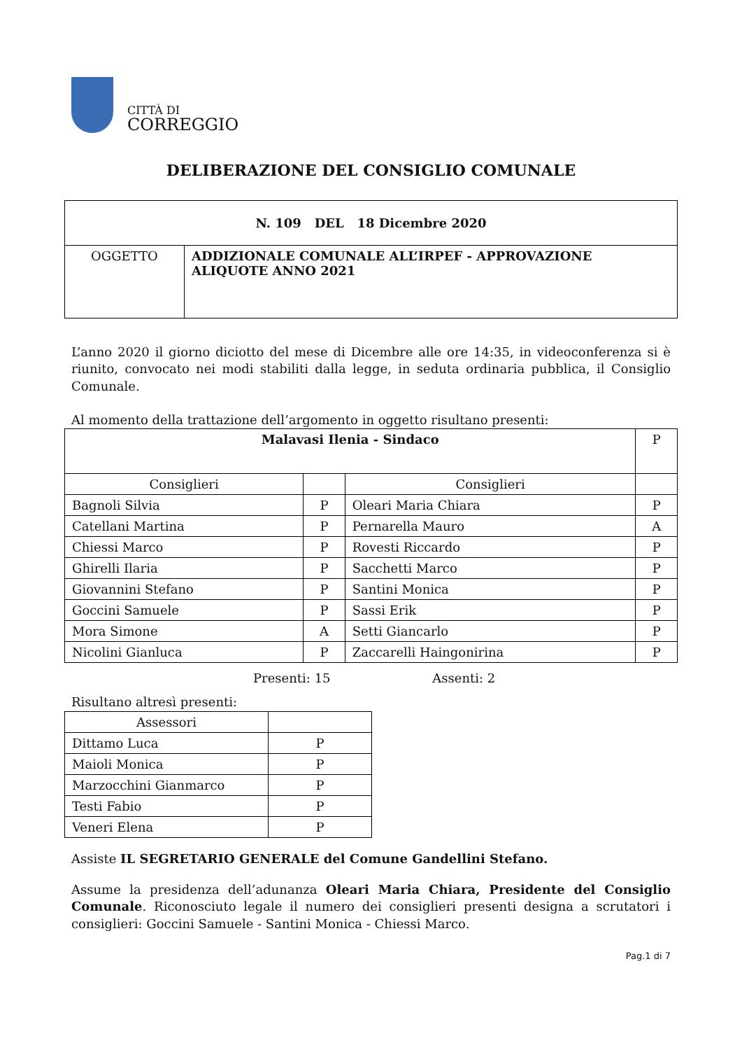CITTÀ DI
CORREGGIO
DELIBERAZIONE DEL CONSIGLIO COMUNALE
| N. 109 DEL 18 Dicembre 2020 | |
| OGGETTO | ADDIZIONALE COMUNALE ALL’IRPEF - APPROVAZIONE ALIQUOTE ANNO 2021 |
L’anno 2020 il giorno diciotto del mese di Dicembre alle ore 14:35, in videoconferenza si è riunito, convocato nei modi stabiliti dalla legge, in seduta ordinaria pubblica, il Consiglio Comunale.
Al momento della trattazione dell’argomento in oggetto risultano presenti:
| Malavasi Ilenia - Sindaco | | | P |
| Consiglieri | | Consiglieri | |
| Bagnoli Silvia | P | Oleari Maria Chiara | P |
| Catellani Martina | P | Pernarella Mauro | A |
| Chiessi Marco | P | Rovesti Riccardo | P |
| Ghirelli Ilaria | P | Sacchetti Marco | P |
| Giovannini Stefano | P | Santini Monica | P |
| Goccini Samuele | P | Sassi Erik | P |
| Mora Simone | A | Setti Giancarlo | P |
| Nicolini Gianluca | P | Zaccarelli Haingonirina | P |
Presenti: 15 Assenti: 2
Risultano altresì presenti:
| Assessori | |
| --- | --- |
| Dittamo Luca | P |
| Maioli Monica | P |
| Marzocchini Gianmarco | P |
| Testi Fabio | P |
| Veneri Elena | P |
Assiste IL SEGRETARIO GENERALE del Comune Gandellini Stefano.
Assume la presidenza dell’adunanza Oleari Maria Chiara, Presidente del Consiglio Comunale. Riconosciuto legale il numero dei consiglieri presenti designa a scrutatori i consiglieri: Goccini Samuele - Santini Monica - Chiessi Marco.
Pag.1 di 7